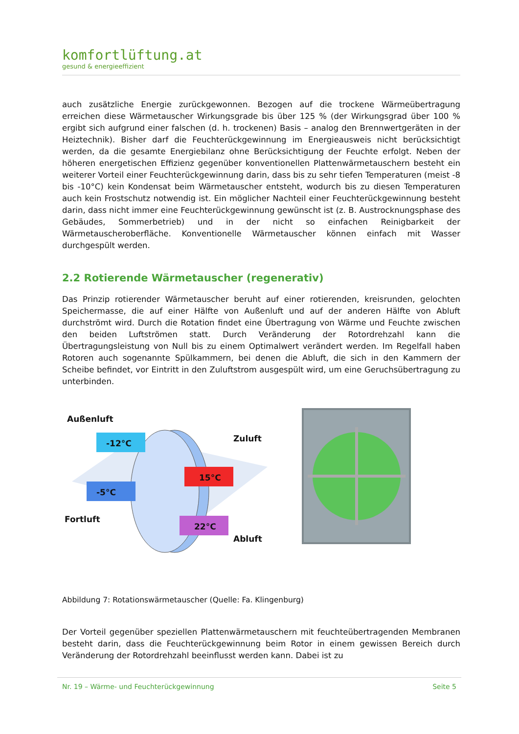komfortlüftung.at
gesund & energieeffizient
auch zusätzliche Energie zurückgewonnen. Bezogen auf die trockene Wärmeübertragung erreichen diese Wärmetauscher Wirkungsgrade bis über 125 % (der Wirkungsgrad über 100 % ergibt sich aufgrund einer falschen (d. h. trockenen) Basis – analog den Brennwertgeräten in der Heiztechnik). Bisher darf die Feuchterückgewinnung im Energieausweis nicht berücksichtigt werden, da die gesamte Energiebilanz ohne Berücksichtigung der Feuchte erfolgt. Neben der höheren energetischen Effizienz gegenüber konventionellen Plattenwärmetauschern besteht ein weiterer Vorteil einer Feuchterückgewinnung darin, dass bis zu sehr tiefen Temperaturen (meist -8 bis -10°C) kein Kondensat beim Wärmetauscher entsteht, wodurch bis zu diesen Temperaturen auch kein Frostschutz notwendig ist. Ein möglicher Nachteil einer Feuchterückgewinnung besteht darin, dass nicht immer eine Feuchterückgewinnung gewünscht ist (z. B. Austrocknungsphase des Gebäudes, Sommerbetrieb) und in der nicht so einfachen Reinigbarkeit der Wärmetauscheroberfläche. Konventionelle Wärmetauscher können einfach mit Wasser durchgespült werden.
2.2 Rotierende Wärmetauscher (regenerativ)
Das Prinzip rotierender Wärmetauscher beruht auf einer rotierenden, kreisrunden, gelochten Speichermasse, die auf einer Hälfte von Außenluft und auf der anderen Hälfte von Abluft durchströmt wird. Durch die Rotation findet eine Übertragung von Wärme und Feuchte zwischen den beiden Luftströmen statt. Durch Veränderung der Rotordrehzahl kann die Übertragungsleistung von Null bis zu einem Optimalwert verändert werden. Im Regelfall haben Rotoren auch sogenannte Spülkammern, bei denen die Abluft, die sich in den Kammern der Scheibe befindet, vor Eintritt in den Zuluftstrom ausgespült wird, um eine Geruchsübertragung zu unterbinden.
Außenluft
-12°C Zuluft
15°C
-5°C
22°C
Fortluft
Abluft
Abbildung 7: Rotationswärmetauscher (Quelle: Fa. Klingenburg)
Der Vorteil gegenüber speziellen Plattenwärmetauschern mit feuchteübertragenden Membranen besteht darin, dass die Feuchterückgewinnung beim Rotor in einem gewissen Bereich durch Veränderung der Rotordrehzahl beeinflusst werden kann. Dabei ist zu
Nr. 19 – Wärme- und Feuchterückgewinnung Seite 5